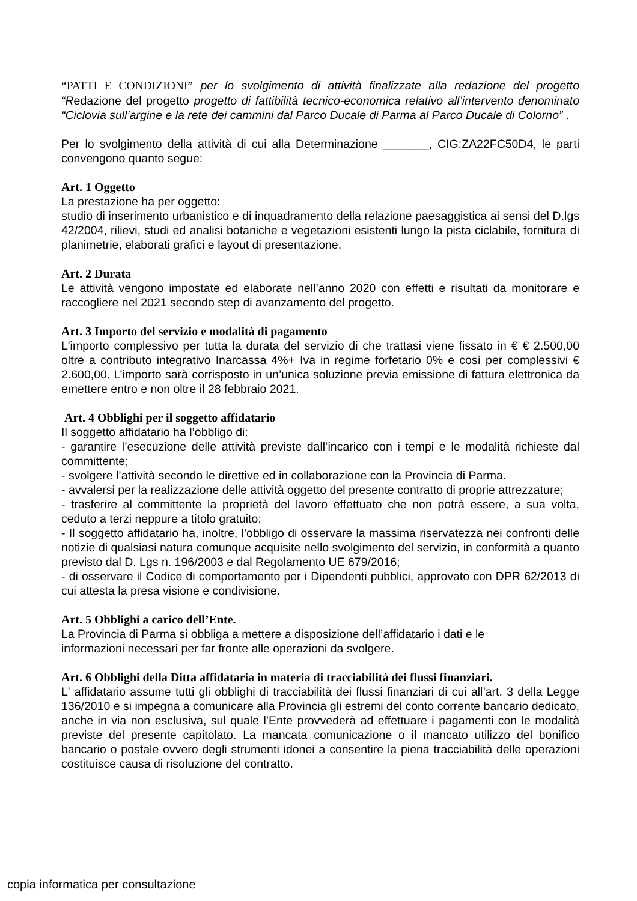“PATTI E CONDIZIONI” per lo svolgimento di attività finalizzate alla redazione del progetto “Redazione del progetto progetto di fattibilità tecnico-economica relativo all’intervento denominato “Ciclovia sull’argine e la rete dei cammini dal Parco Ducale di Parma al Parco Ducale di Colorno” .
Per lo svolgimento della attività di cui alla Determinazione _______, CIG:ZA22FC50D4, le parti convengono quanto segue:
Art. 1 Oggetto
La prestazione ha per oggetto:
studio di inserimento urbanistico e di inquadramento della relazione paesaggistica ai sensi del D.lgs 42/2004, rilievi, studi ed analisi botaniche e vegetazioni esistenti lungo la pista ciclabile, fornitura di planimetrie, elaborati grafici e layout di presentazione.
Art. 2 Durata
Le attività vengono impostate ed elaborate nell’anno 2020 con effetti e risultati da monitorare e raccogliere nel 2021 secondo step di avanzamento del progetto.
Art. 3 Importo del servizio e modalità di pagamento
L'importo complessivo per tutta la durata del servizio di che trattasi viene fissato in € € 2.500,00 oltre a contributo integrativo Inarcassa 4%+ Iva in regime forfetario 0% e così per complessivi € 2.600,00. L’importo sarà corrisposto in un’unica soluzione previa emissione di fattura elettronica da emettere entro e non oltre il 28 febbraio 2021.
Art. 4 Obblighi per il soggetto affidatario
Il soggetto affidatario ha l’obbligo di:
- garantire l’esecuzione delle attività previste dall’incarico con i tempi e le modalità richieste dal committente;
- svolgere l’attività secondo le direttive ed in collaborazione con la Provincia di Parma.
- avvalersi per la realizzazione delle attività oggetto del presente contratto di proprie attrezzature;
- trasferire al committente la proprietà del lavoro effettuato che non potrà essere, a sua volta, ceduto a terzi neppure a titolo gratuito;
- Il soggetto affidatario ha, inoltre, l’obbligo di osservare la massima riservatezza nei confronti delle notizie di qualsiasi natura comunque acquisite nello svolgimento del servizio, in conformità a quanto previsto dal D. Lgs n. 196/2003 e dal Regolamento UE 679/2016;
- di osservare il Codice di comportamento per i Dipendenti pubblici, approvato con DPR 62/2013 di cui attesta la presa visione e condivisione.
Art. 5 Obblighi a carico dell’Ente.
La Provincia di Parma si obbliga a mettere a disposizione dell’affidatario i dati e le
informazioni necessari per far fronte alle operazioni da svolgere.
Art. 6 Obblighi della Ditta affidataria in materia di tracciabilità dei flussi finanziari.
L' affidatario assume tutti gli obblighi di tracciabilità dei flussi finanziari di cui all’art. 3 della Legge 136/2010 e si impegna a comunicare alla Provincia gli estremi del conto corrente bancario dedicato, anche in via non esclusiva, sul quale l’Ente provvederà ad effettuare i pagamenti con le modalità previste del presente capitolato. La mancata comunicazione o il mancato utilizzo del bonifico bancario o postale ovvero degli strumenti idonei a consentire la piena tracciabilità delle operazioni costituisce causa di risoluzione del contratto.
copia informatica per consultazione